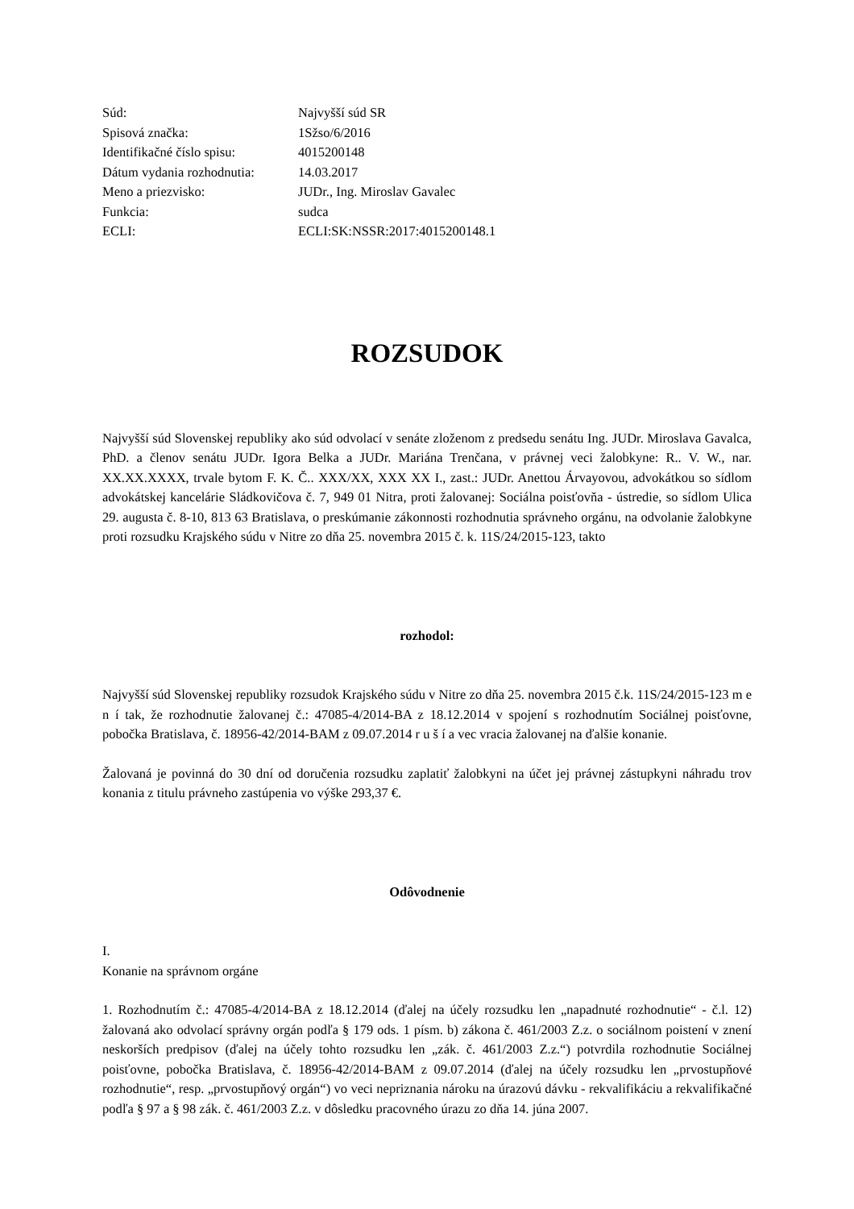| Súd: | Najvyšší súd SR |
| Spisová značka: | 1Sžso/6/2016 |
| Identifikačné číslo spisu: | 4015200148 |
| Dátum vydania rozhodnutia: | 14.03.2017 |
| Meno a priezvisko: | JUDr., Ing. Miroslav Gavalec |
| Funkcia: | sudca |
| ECLI: | ECLI:SK:NSSR:2017:4015200148.1 |
ROZSUDOK
Najvyšší súd Slovenskej republiky ako súd odvolací v senáte zloženom z predsedu senátu Ing. JUDr. Miroslava Gavalca, PhD. a členov senátu JUDr. Igora Belka a JUDr. Mariána Trenčana, v právnej veci žalobkyne: R.. V. W., nar. XX.XX.XXXX, trvale bytom F. K. Č.. XXX/XX, XXX XX I., zast.: JUDr. Anettou Árvayovou, advokátkou so sídlom advokátskej kancelárie Sládkovičova č. 7, 949 01 Nitra, proti žalovanej: Sociálna poisťovňa - ústredie, so sídlom Ulica 29. augusta č. 8-10, 813 63 Bratislava, o preskúmanie zákonnosti rozhodnutia správneho orgánu, na odvolanie žalobkyne proti rozsudku Krajského súdu v Nitre zo dňa 25. novembra 2015 č. k. 11S/24/2015-123, takto
rozhodol:
Najvyšší súd Slovenskej republiky rozsudok Krajského súdu v Nitre zo dňa 25. novembra 2015 č.k. 11S/24/2015-123 m e n í tak, že rozhodnutie žalovanej č.: 47085-4/2014-BA z 18.12.2014 v spojení s rozhodnutím Sociálnej poisťovne, pobočka Bratislava, č. 18956-42/2014-BAM z 09.07.2014 r u š í a vec vracia žalovanej na ďalšie konanie.
Žalovaná je povinná do 30 dní od doručenia rozsudku zaplatiť žalobkyni na účet jej právnej zástupkyni náhradu trov konania z titulu právneho zastúpenia vo výške 293,37 €.
Odôvodnenie
I.
Konanie na správnom orgáne
1. Rozhodnutím č.: 47085-4/2014-BA z 18.12.2014 (ďalej na účely rozsudku len „napadnuté rozhodnutie“ - č.l. 12) žalovaná ako odvolací správny orgán podľa § 179 ods. 1 písm. b) zákona č. 461/2003 Z.z. o sociálnom poistení v znení neskorších predpisov (ďalej na účely tohto rozsudku len „zák. č. 461/2003 Z.z.“) potvrdila rozhodnutie Sociálnej poisťovne, pobočka Bratislava, č. 18956-42/2014-BAM z 09.07.2014 (ďalej na účely rozsudku len „prvostupňové rozhodnutie“, resp. „prvostupňový orgán“) vo veci nepriznania nároku na úrazovú dávku - rekvalifikáciu a rekvalifikačné podľa § 97 a § 98 zák. č. 461/2003 Z.z. v dôsledku pracovného úrazu zo dňa 14. júna 2007.